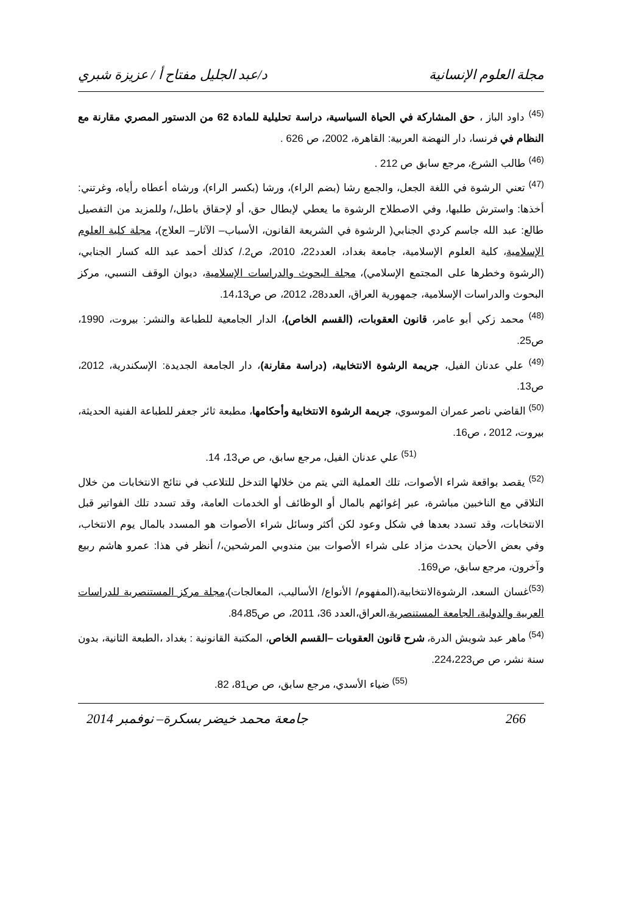مجلة العلوم الإنسانية د/عبد الجليل مفتاح أ / عزيزة شبري
<sup>(45)</sup> داود الباز ، حق المشاركة في الحياة السياسية، دراسة تحليلية للمادة 62 من الدستور المصري مقارنة مع النظام في فرنسا، دار النهضة العربية: القاهرة، 2002، ص 626 .
<sup>(46)</sup> طالب الشرع، مرجع سابق ص 212 .
<sup>(47)</sup> تعني الرشوة في اللغة الجعل، والجمع رشا (بضم الراء)، ورشا (بكسر الراء)، ورشاه أعطاه رأياه، وغرتني: أخذها: واسترش طلبها، وفي الاصطلاح الرشوة ما يعطي لإبطال حق، أو لإحقاق باطل،/ وللمزيد من التفصيل طالع: عبد الله جاسم كردي الجنابي( الرشوة في الشريعة القانون، الأسباب– الآثار– العلاج)، مجلة كلية العلوم الإسلامية، كلية العلوم الإسلامية، جامعة بغداد، العدد22، 2010، ص2./ كذلك أحمد عبد الله كسار الجنابي، (الرشوة وخطرها على المجتمع الإسلامي)، مجلة البحوث والدراسات الإسلامية، ديوان الوقف النسبي، مركز البحوث والدراسات الإسلامية، جمهورية العراق، العدد28، 2012، ص ص14،13.
<sup>(48)</sup> محمد زكي أبو عامر، قانون العقوبات، (القسم الخاص)، الدار الجامعية للطباعة والنشر: بيروت، 1990، ص25.
<sup>(49)</sup> علي عدنان الفيل، جريمة الرشوة الانتخابية، (دراسة مقارنة)، دار الجامعة الجديدة: الإسكندرية، 2012، ص13.
<sup>(50)</sup> القاضي ناصر عمران الموسوي، جريمة الرشوة الانتخابية وأحكامها، مطبعة ثائر جعفر للطباعة الفنية الحديثة، بيروت، 2012 ، ص16.
<sup>(51)</sup> علي عدنان الفيل، مرجع سابق، ص ص13، 14.
<sup>(52)</sup> يقصد بواقعة شراء الأصوات، تلك العملية التي يتم من خلالها التدخل للتلاعب في نتائج الانتخابات من خلال التلاقي مع الناخبين مباشرة، عبر إغوائهم بالمال أو الوظائف أو الخدمات العامة، وقد تسدد تلك الفواتير قبل الانتخابات، وقد تسدد بعدها في شكل وعود لكن أكثر وسائل شراء الأصوات هو المسدد بالمال يوم الانتخاب، وفي بعض الأحيان يحدث مزاد على شراء الأصوات بين مندوبي المرشحين،/ أنظر في هذا: عمرو هاشم ربيع وآخرون، مرجع سابق، ص169.
<sup>(53)</sup> غسان السعد، الرشوةالانتخابية،(المفهوم/ الأنواع/ الأساليب، المعالجات)،مجلة مركز المستنصرية للدراسات العربية والدولية، الجامعة المستنصرية،العراق،العدد 36، 2011، ص ص84،85.
<sup>(54)</sup> ماهر عبد شويش الدرة، شرح قانون العقوبات –القسم الخاص، المكتبة القانونية : بغداد ،الطبعة الثانية، بدون سنة نشر، ص ص224،223.
<sup>(55)</sup> ضياء الأسدي، مرجع سابق، ص ص81، 82.
266 جامعة محمد خيضر بسكرة– نوفمبر 2014